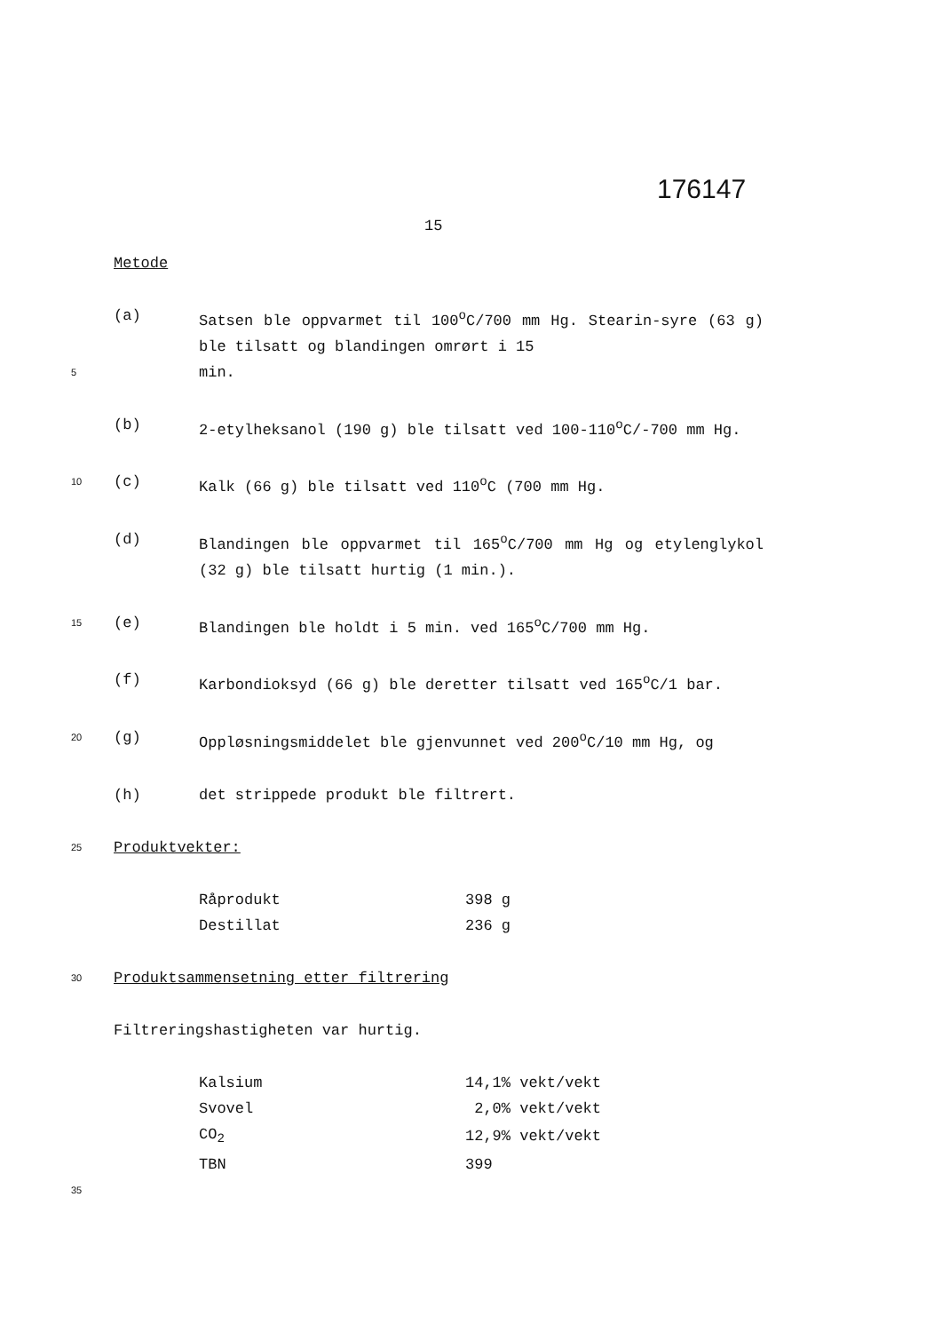176147
15
Metode
(a) Satsen ble oppvarmet til 100<sup>o</sup>C/700 mm Hg. Stearin-syre (63 g) ble tilsatt og blandingen omrørt i 15
5 min.
(b) 2-etylheksanol (190 g) ble tilsatt ved 100-110<sup>o</sup>C/-700 mm Hg.
10 (c) Kalk (66 g) ble tilsatt ved 110<sup>o</sup>C (700 mm Hg.
(d) Blandingen ble oppvarmet til 165<sup>o</sup>C/700 mm Hg og etylenglykol (32 g) ble tilsatt hurtig (1 min.).
15 (e) Blandingen ble holdt i 5 min. ved 165<sup>o</sup>C/700 mm Hg.
(f) Karbondioksyd (66 g) ble deretter tilsatt ved 165<sup>o</sup>C/1 bar.
20 (g) Oppløsningsmiddelet ble gjenvunnet ved 200<sup>o</sup>C/10 mm Hg, og
(h) det strippede produkt ble filtrert.
25 Produktvekter:
| Råprodukt | 398 g |
| Destillat | 236 g |
30 Produktsammensetning etter filtrering
Filtreringshastigheten var hurtig.
| Kalsium | 14,1% vekt/vekt |
| Svovel | 2,0% vekt/vekt |
| CO<sub>2</sub> | 12,9% vekt/vekt |
| TBN | 399 |
35